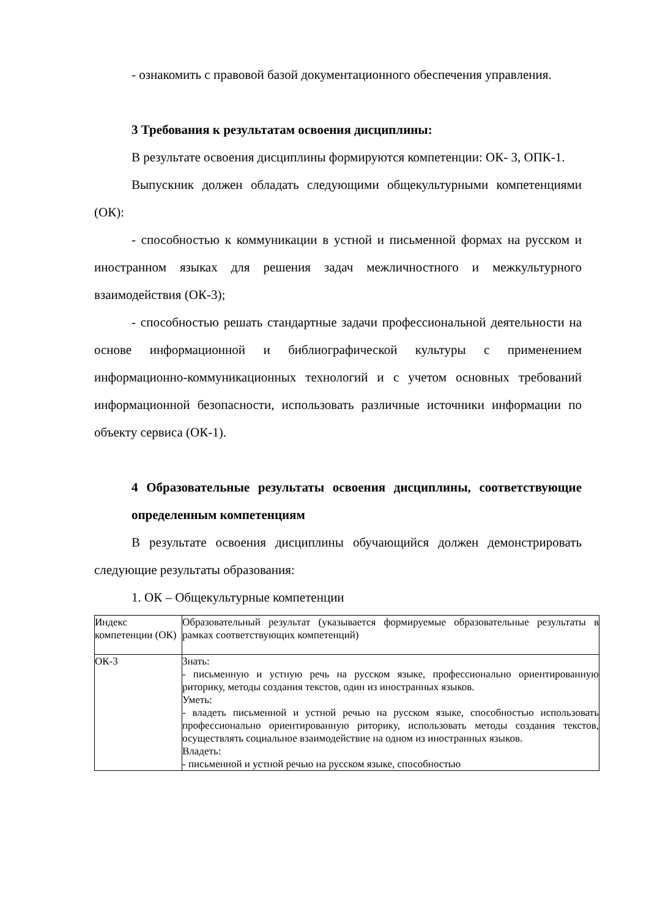- ознакомить с правовой базой документационного обеспечения управления.
3 Требования к результатам освоения дисциплины:
В результате освоения дисциплины формируются компетенции: ОК- 3, ОПК-1.
Выпускник должен обладать следующими общекультурными компетенциями (ОК):
- способностью к коммуникации в устной и письменной формах на русском и иностранном языках для решения задач межличностного и межкультурного взаимодействия (ОК-3);
- способностью решать стандартные задачи профессиональной деятельности на основе информационной и библиографической культуры с применением информационно-коммуникационных технологий и с учетом основных требований информационной безопасности, использовать различные источники информации по объекту сервиса (ОК-1).
4 Образовательные результаты освоения дисциплины, соответствующие определенным компетенциям
В результате освоения дисциплины обучающийся должен демонстрировать следующие результаты образования:
1. ОК – Общекультурные компетенции
| Индекс компетенции (ОК) | Образовательный результат (указывается формируемые образовательные результаты в рамках соответствующих компетенций) |
| ОК-3 | Знать: - письменную и устную речь на русском языке, профессионально ориентированную риторику, методы создания текстов, один из иностранных языков. Уметь: - владеть письменной и устной речью на русском языке, способностью использовать профессионально ориентированную риторику, использовать методы создания текстов, осуществлять социальное взаимодействие на одном из иностранных языков. Владеть: - письменной и устной речью на русском языке, способностью |